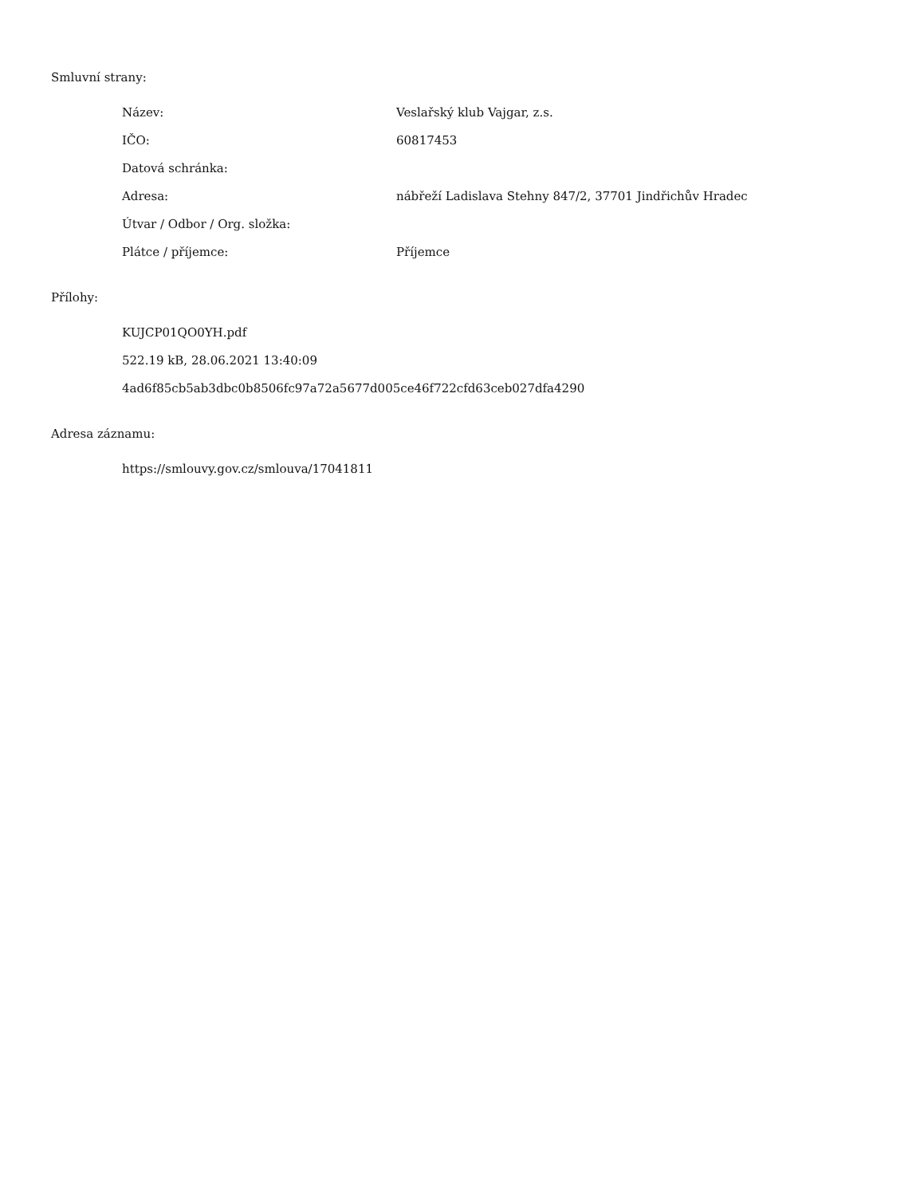Smluvní strany:
| Název: | Veslařský klub Vajgar, z.s. |
| IČO: | 60817453 |
| Datová schránka: | |
| Adresa: | nábřeží Ladislava Stehny 847/2, 37701 Jindřichův Hradec |
| Útvar / Odbor / Org. složka: | |
| Plátce / příjemce: | Příjemce |
Přílohy:
KUJCP01QO0YH.pdf
522.19 kB, 28.06.2021 13:40:09
4ad6f85cb5ab3dbc0b8506fc97a72a5677d005ce46f722cfd63ceb027dfa4290
Adresa záznamu:
https://smlouvy.gov.cz/smlouva/17041811